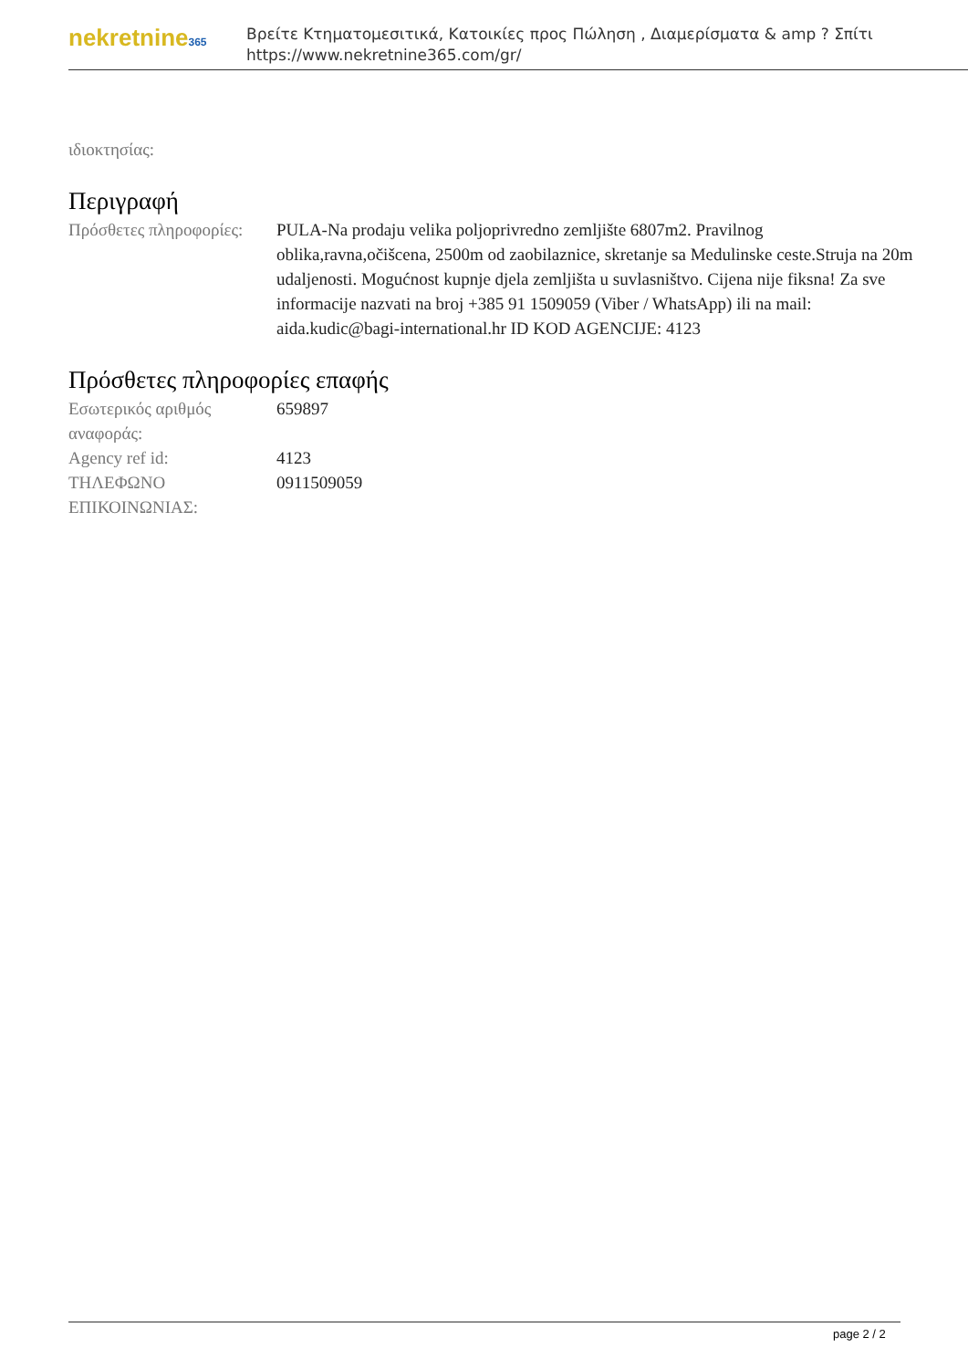nekretnine365
Βρείτε Κτηματομεσιτικά, Κατοικίες προς Πώληση , Διαμερίσματα & amp ? Σπίτι
https://www.nekretnine365.com/gr/
ιδιοκτησίας:
Περιγραφή
| Πρόσθετες πληροφορίες: | PULA-Na prodaju velika poljoprivredno zemljište 6807m2. Pravilnog oblika,ravna,očišcena, 2500m od zaobilaznice, skretanje sa Medulinske ceste.Struja na 20m udaljenosti. Mogućnost kupnje djela zemljišta u suvlasništvo. Cijena nije fiksna! Za sve informacije nazvati na broj +385 91 1509059 (Viber / WhatsApp) ili na mail: aida.kudic@bagi-international.hr ID KOD AGENCIJE: 4123 |
Πρόσθετες πληροφορίες επαφής
| Εσωτερικός αριθμός αναφοράς: | 659897 |
| Agency ref id: | 4123 |
| ΤΗΛΕΦΩΝΟ ΕΠΙΚΟΙΝΩΝΙΑΣ: | 0911509059 |
page 2 / 2